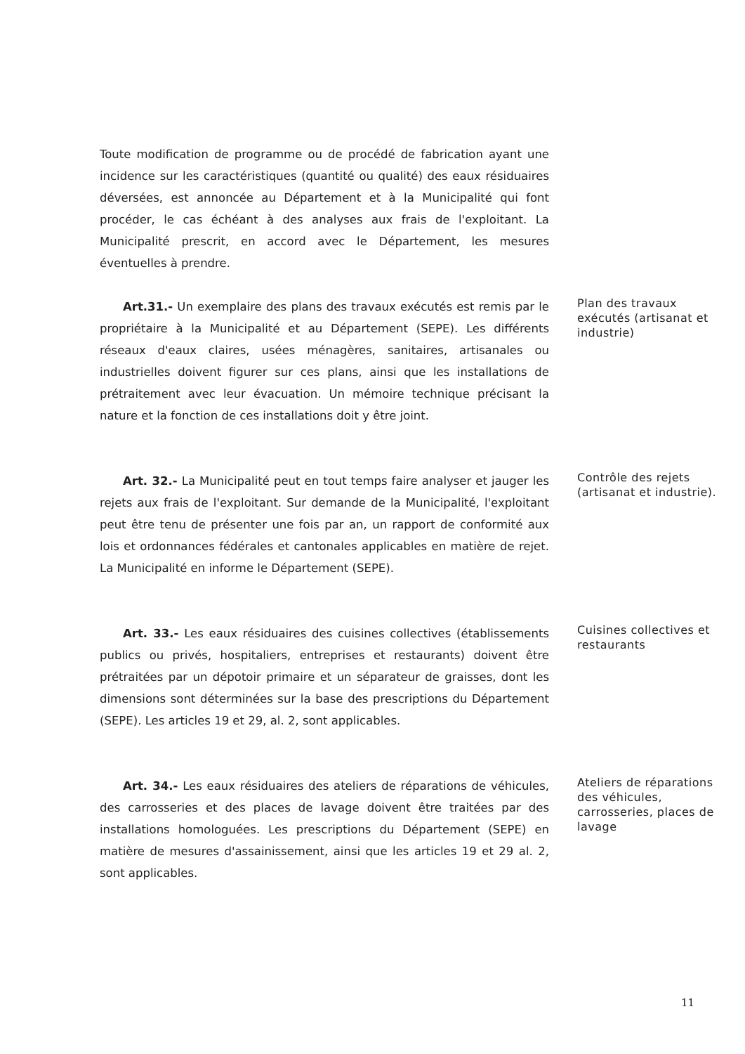Toute modification de programme ou de procédé de fabrication ayant une incidence sur les caractéristiques (quantité ou qualité) des eaux résiduaires déversées, est annoncée au Département et à la Municipalité qui font procéder, le cas échéant à des analyses aux frais de l'exploitant. La Municipalité prescrit, en accord avec le Département, les mesures éventuelles à prendre.
Art.31.- Un exemplaire des plans des travaux exécutés est remis par le propriétaire à la Municipalité et au Département (SEPE). Les différents réseaux d'eaux claires, usées ménagères, sanitaires, artisanales ou industrielles doivent figurer sur ces plans, ainsi que les installations de prétraitement avec leur évacuation. Un mémoire technique précisant la nature et la fonction de ces installations doit y être joint.
Plan des travaux exécutés (artisanat et industrie)
Art. 32.- La Municipalité peut en tout temps faire analyser et jauger les rejets aux frais de l'exploitant. Sur demande de la Municipalité, l'exploitant peut être tenu de présenter une fois par an, un rapport de conformité aux lois et ordonnances fédérales et cantonales applicables en matière de rejet. La Municipalité en informe le Département (SEPE).
Contrôle des rejets (artisanat et industrie).
Art. 33.- Les eaux résiduaires des cuisines collectives (établissements publics ou privés, hospitaliers, entreprises et restaurants) doivent être prétraitées par un dépotoir primaire et un séparateur de graisses, dont les dimensions sont déterminées sur la base des prescriptions du Département (SEPE). Les articles 19 et 29, al. 2, sont applicables.
Cuisines collectives et restaurants
Art. 34.- Les eaux résiduaires des ateliers de réparations de véhicules, des carrosseries et des places de lavage doivent être traitées par des installations homologuées. Les prescriptions du Département (SEPE) en matière de mesures d'assainissement, ainsi que les articles 19 et 29 al. 2, sont applicables.
Ateliers de réparations des véhicules, carrosseries, places de lavage
11